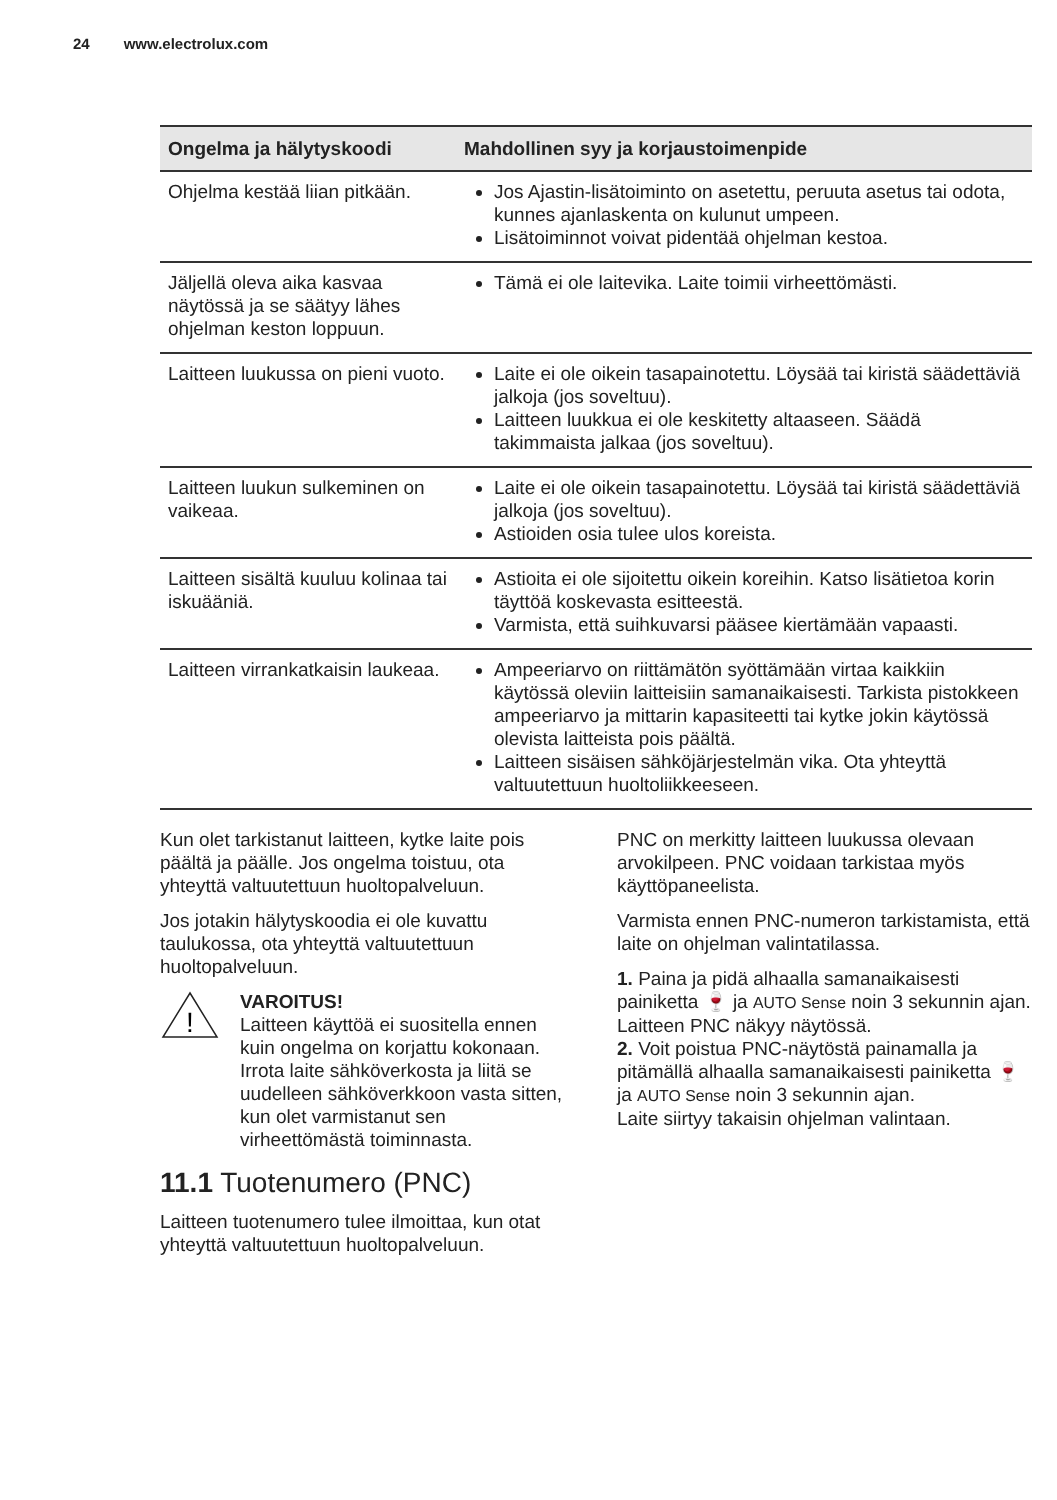24 www.electrolux.com
| Ongelma ja hälytyskoodi | Mahdollinen syy ja korjaustoimenpide |
| --- | --- |
| Ohjelma kestää liian pitkään. | Jos Ajastin-lisätoiminto on asetettu, peruuta asetus tai odota, kunnes ajanlaskenta on kulunut umpeen. Lisätoiminnot voivat pidentää ohjelman kestoa. |
| Jäljellä oleva aika kasvaa näytössä ja se säätyy lähes ohjelman keston loppuun. | Tämä ei ole laitevika. Laite toimii virheettömästi. |
| Laitteen luukussa on pieni vuoto. | Laite ei ole oikein tasapainotettu. Löysää tai kiristä säädettäviä jalkoja (jos soveltuu). Laitteen luukkua ei ole keskitetty altaaseen. Säädä takimmaista jalkaa (jos soveltuu). |
| Laitteen luukun sulkeminen on vaikeaa. | Laite ei ole oikein tasapainotettu. Löysää tai kiristä säädettäviä jalkoja (jos soveltuu). Astioiden osia tulee ulos koreista. |
| Laitteen sisältä kuuluu kolinaa tai iskuääniä. | Astioita ei ole sijoitettu oikein koreihin. Katso lisätietoa korin täyttöä koskevasta esitteestä. Varmista, että suihkuvarsi pääsee kiertämään vapaasti. |
| Laitteen virrankatkaisin laukeaa. | Ampeeriarvo on riittämätön syöttämään virtaa kaikkiin käytössä oleviin laitteisiin samanaikaisesti. Tarkista pistokkeen ampeeriarvo ja mittarin kapasiteetti tai kytke jokin käytössä olevista laitteista pois päältä. Laitteen sisäisen sähköjärjestelmän vika. Ota yhteyttä valtuutettuun huoltoliikkeeseen. |
Kun olet tarkistanut laitteen, kytke laite pois päältä ja päälle. Jos ongelma toistuu, ota yhteyttä valtuutettuun huoltopalveluun.
Jos jotakin hälytyskoodia ei ole kuvattu taulukossa, ota yhteyttä valtuutettuun huoltopalveluun.
!
VAROITUS!
Laitteen käyttöä ei suositella ennen kuin ongelma on korjattu kokonaan. Irrota laite sähköverkosta ja liitä se uudelleen sähköverkkoon vasta sitten, kun olet varmistanut sen virheettömästä toiminnasta.
11.1 Tuotenumero (PNC)
Laitteen tuotenumero tulee ilmoittaa, kun otat yhteyttä valtuutettuun huoltopalveluun.
PNC on merkitty laitteen luukussa olevaan arvokilpeen. PNC voidaan tarkistaa myös käyttöpaneelista.
Varmista ennen PNC-numeron tarkistamista, että laite on ohjelman valintatilassa.
1. Paina ja pidä alhaalla samanaikaisesti painiketta 🍷 ja AUTO Sense noin 3 sekunnin ajan.
Laitteen PNC näkyy näytössä.
2. Voit poistua PNC-näytöstä painamalla ja pitämällä alhaalla samanaikaisesti painiketta 🍷 ja AUTO Sense noin 3 sekunnin ajan.
Laite siirtyy takaisin ohjelman valintaan.